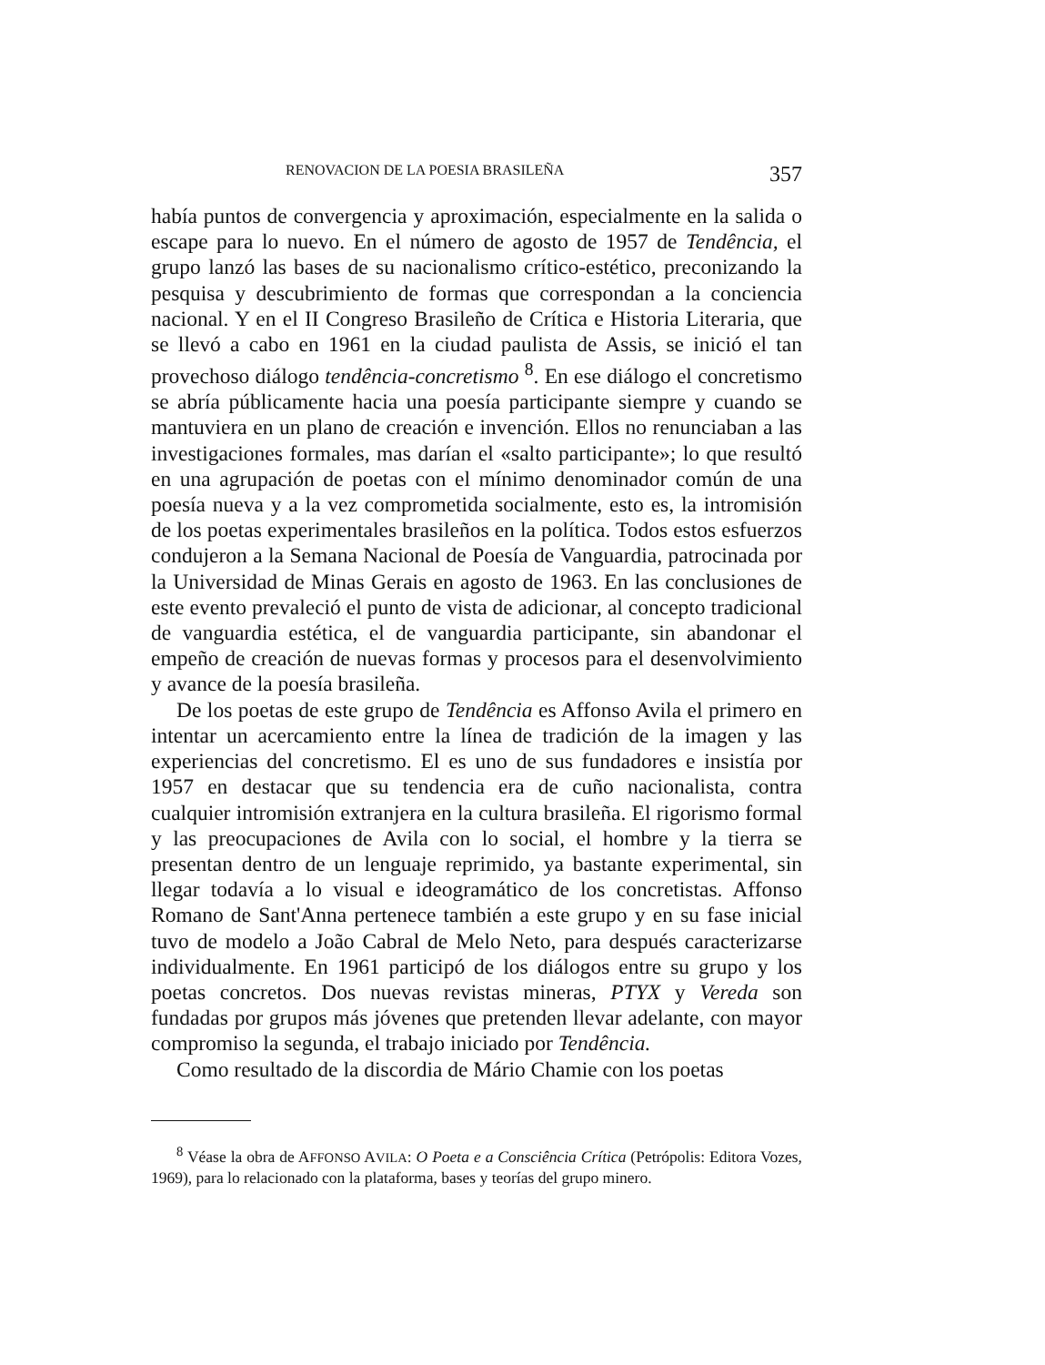RENOVACION DE LA POESIA BRASILEÑA 357
había puntos de convergencia y aproximación, especialmente en la salida o escape para lo nuevo. En el número de agosto de 1957 de Tendência, el grupo lanzó las bases de su nacionalismo crítico-estético, preconizando la pesquisa y descubrimiento de formas que correspondan a la conciencia nacional. Y en el II Congreso Brasileño de Crítica e Historia Literaria, que se llevó a cabo en 1961 en la ciudad paulista de Assis, se inició el tan provechoso diálogo tendência-concretismo <sup>8</sup>. En ese diálogo el concretismo se abría públicamente hacia una poesía participante siempre y cuando se mantuviera en un plano de creación e invención. Ellos no renunciaban a las investigaciones formales, mas darían el «salto participante»; lo que resultó en una agrupación de poetas con el mínimo denominador común de una poesía nueva y a la vez comprometida socialmente, esto es, la intromisión de los poetas experimentales brasileños en la política. Todos estos esfuerzos condujeron a la Semana Nacional de Poesía de Vanguardia, patrocinada por la Universidad de Minas Gerais en agosto de 1963. En las conclusiones de este evento prevaleció el punto de vista de adicionar, al concepto tradicional de vanguardia estética, el de vanguardia participante, sin abandonar el empeño de creación de nuevas formas y procesos para el desenvolvimiento y avance de la poesía brasileña.
De los poetas de este grupo de Tendência es Affonso Avila el primero en intentar un acercamiento entre la línea de tradición de la imagen y las experiencias del concretismo. El es uno de sus fundadores e insistía por 1957 en destacar que su tendencia era de cuño nacionalista, contra cualquier intromisión extranjera en la cultura brasileña. El rigorismo formal y las preocupaciones de Avila con lo social, el hombre y la tierra se presentan dentro de un lenguaje reprimido, ya bastante experimental, sin llegar todavía a lo visual e ideogramático de los concretistas. Affonso Romano de Sant'Anna pertenece también a este grupo y en su fase inicial tuvo de modelo a João Cabral de Melo Neto, para después caracterizarse individualmente. En 1961 participó de los diálogos entre su grupo y los poetas concretos. Dos nuevas revistas mineras, PTYX y Vereda son fundadas por grupos más jóvenes que pretenden llevar adelante, con mayor compromiso la segunda, el trabajo iniciado por Tendência.
Como resultado de la discordia de Mário Chamie con los poetas
<sup>8</sup> Véase la obra de AFFONSO AVILA: O Poeta e a Consciência Crítica (Petrópolis: Editora Vozes, 1969), para lo relacionado con la plataforma, bases y teorías del grupo minero.